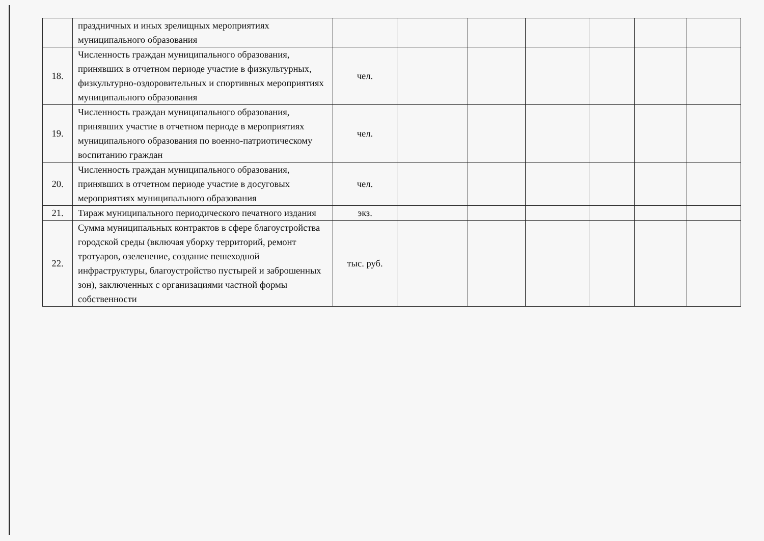| | праздничных и иных зрелищных мероприятиях муниципального образования | | | | | | | |
| 18. | Численность граждан муниципального образования, принявших в отчетном периоде участие в физкультурных, физкультурно-оздоровительных и спортивных мероприятиях муниципального образования | чел. | | | | | | |
| 19. | Численность граждан муниципального образования, принявших участие в отчетном периоде в мероприятиях муниципального образования по военно-патриотическому воспитанию граждан | чел. | | | | | | |
| 20. | Численность граждан муниципального образования, принявших в отчетном периоде участие в досуговых мероприятиях муниципального образования | чел. | | | | | | |
| 21. | Тираж муниципального периодического печатного издания | экз. | | | | | | |
| 22. | Сумма муниципальных контрактов в сфере благоустройства городской среды (включая уборку территорий, ремонт тротуаров, озеленение, создание пешеходной инфраструктуры, благоустройство пустырей и заброшенных зон), заключенных с организациями частной формы собственности | тыс. руб. | | | | | | |